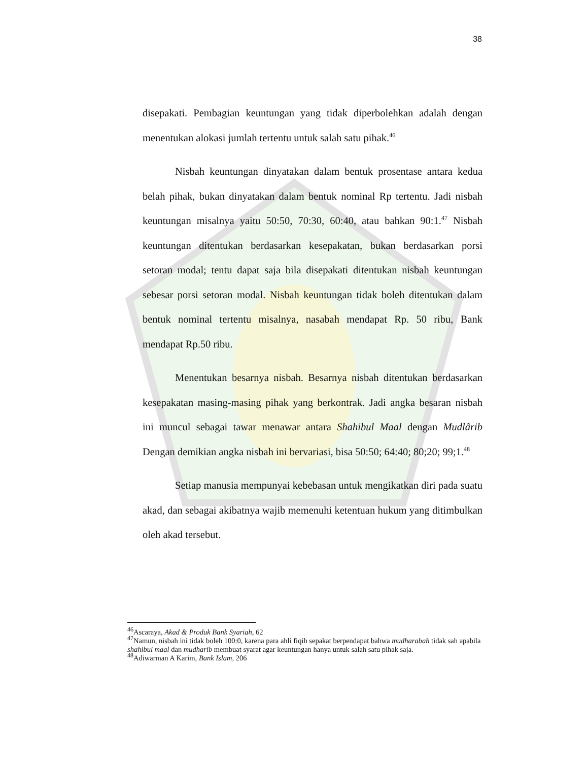38
disepakati. Pembagian keuntungan yang tidak diperbolehkan adalah dengan menentukan alokasi jumlah tertentu untuk salah satu pihak.<sup>46</sup>
Nisbah keuntungan dinyatakan dalam bentuk prosentase antara kedua belah pihak, bukan dinyatakan dalam bentuk nominal Rp tertentu. Jadi nisbah keuntungan misalnya yaitu 50:50, 70:30, 60:40, atau bahkan 90:1.<sup>47</sup> Nisbah keuntungan ditentukan berdasarkan kesepakatan, bukan berdasarkan porsi setoran modal; tentu dapat saja bila disepakati ditentukan nisbah keuntungan sebesar porsi setoran modal. Nisbah keuntungan tidak boleh ditentukan dalam bentuk nominal tertentu misalnya, nasabah mendapat Rp. 50 ribu, Bank mendapat Rp.50 ribu.
Menentukan besarnya nisbah. Besarnya nisbah ditentukan berdasarkan kesepakatan masing-masing pihak yang berkontrak. Jadi angka besaran nisbah ini muncul sebagai tawar menawar antara Shahibul Maal dengan Mudlârib Dengan demikian angka nisbah ini bervariasi, bisa 50:50; 64:40; 80;20; 99;1.<sup>48</sup>
Setiap manusia mempunyai kebebasan untuk mengikatkan diri pada suatu akad, dan sebagai akibatnya wajib memenuhi ketentuan hukum yang ditimbulkan oleh akad tersebut.
<sup>46</sup> Ascaraya, Akad & Produk Bank Syariah, 62
<sup>47</sup> Namun, nisbah ini tidak boleh 100:0, karena para ahli fiqih sepakat berpendapat bahwa mudharabah tidak sah apabila shahibul maal dan mudharib membuat syarat agar keuntungan hanya untuk salah satu pihak saja.
<sup>48</sup> Adiwarman A Karim, Bank Islam, 206